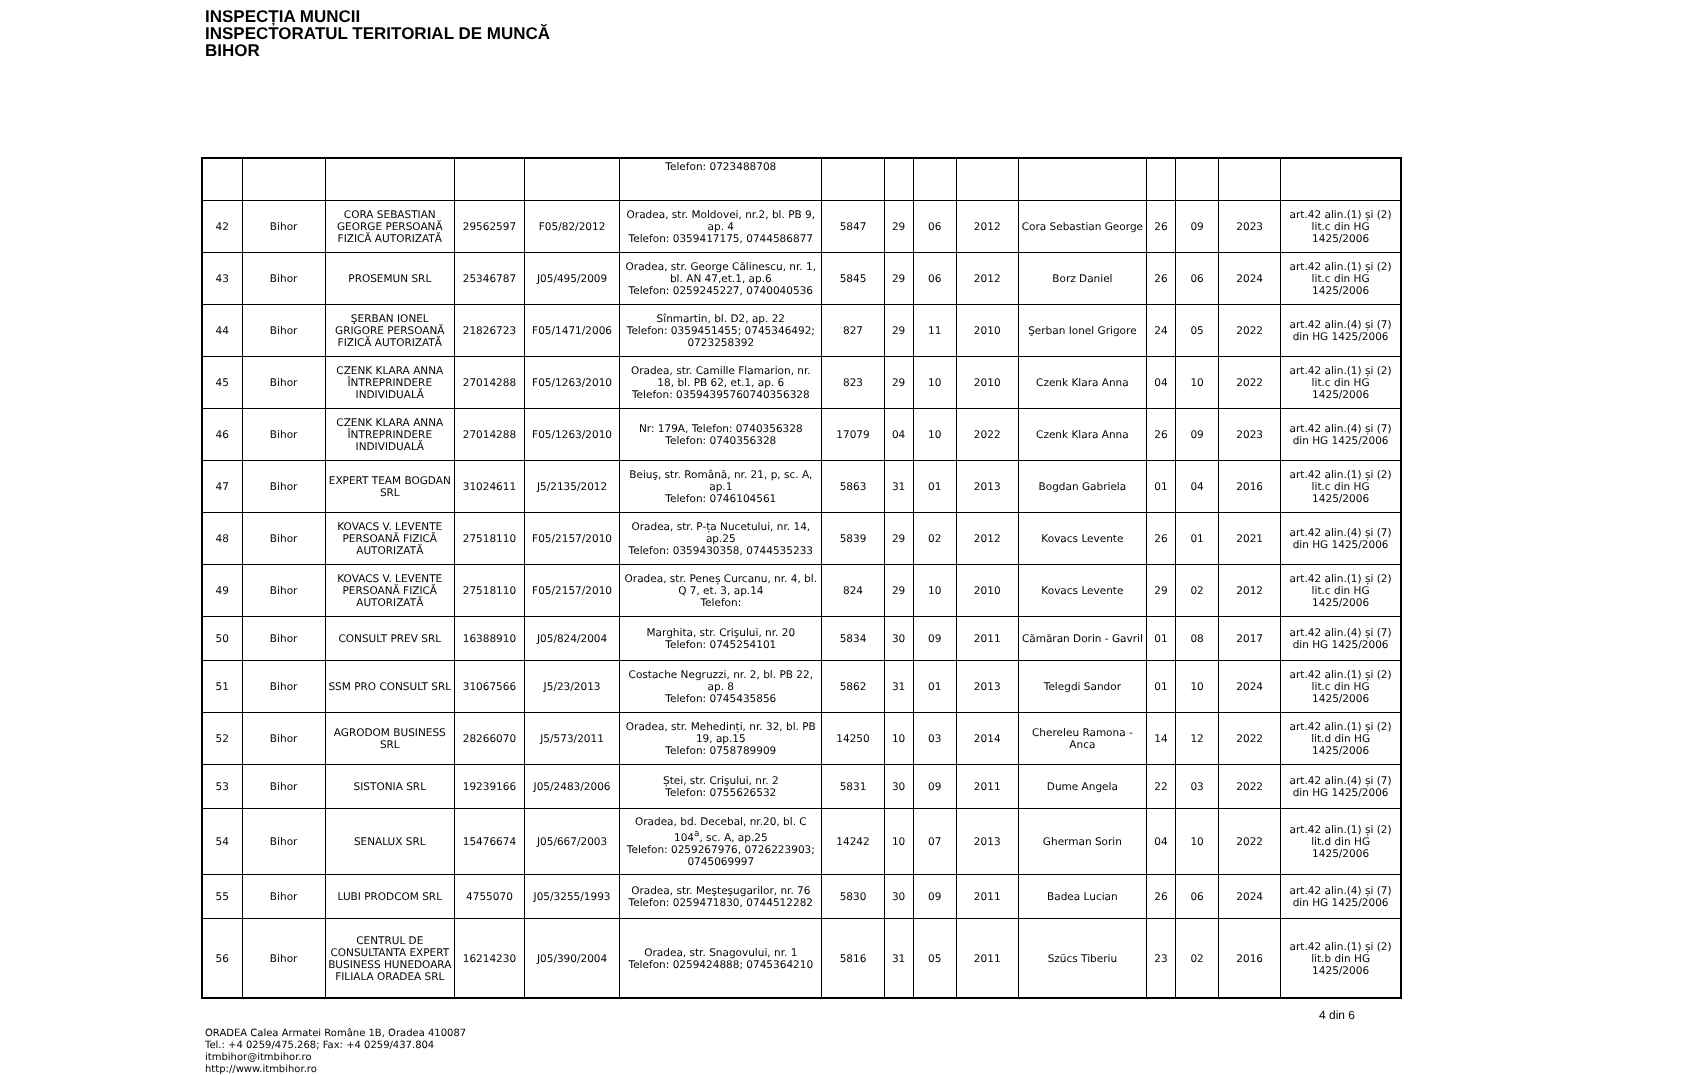INSPECȚIA MUNCII
INSPECTORATUL TERITORIAL DE MUNCĂ
BIHOR
| | | | | | Telefon: 0723488708 | | | | | | | | | |
| 42 | Bihor | CORA SEBASTIAN GEORGE PERSOANĂ FIZICĂ AUTORIZATĂ | 29562597 | F05/82/2012 | Oradea, str. Moldovei, nr.2, bl. PB 9, ap. 4 Telefon: 0359417175, 0744586877 | 5847 | 29 | 06 | 2012 | Cora Sebastian George | 26 | 09 | 2023 | art.42 alin.(1) și (2) lit.c din HG 1425/2006 |
| 43 | Bihor | PROSEMUN SRL | 25346787 | J05/495/2009 | Oradea, str. George Călinescu, nr. 1, bl. AN 47,et.1, ap.6 Telefon: 0259245227, 0740040536 | 5845 | 29 | 06 | 2012 | Borz Daniel | 26 | 06 | 2024 | art.42 alin.(1) și (2) lit.c din HG 1425/2006 |
| 44 | Bihor | ŞERBAN IONEL GRIGORE PERSOANĂ FIZICĂ AUTORIZATĂ | 21826723 | F05/1471/2006 | Sînmartin, bl. D2, ap. 22 Telefon: 0359451455; 0745346492; 0723258392 | 827 | 29 | 11 | 2010 | Şerban Ionel Grigore | 24 | 05 | 2022 | art.42 alin.(4) și (7) din HG 1425/2006 |
| 45 | Bihor | CZENK KLARA ANNA ÎNTREPRINDERE INDIVIDUALĂ | 27014288 | F05/1263/2010 | Oradea, str. Camille Flamarion, nr. 18, bl. PB 62, et.1, ap. 6 Telefon: 03594395760740356328 | 823 | 29 | 10 | 2010 | Czenk Klara Anna | 04 | 10 | 2022 | art.42 alin.(1) și (2) lit.c din HG 1425/2006 |
| 46 | Bihor | CZENK KLARA ANNA ÎNTREPRINDERE INDIVIDUALĂ | 27014288 | F05/1263/2010 | Nr: 179A, Telefon: 0740356328 Telefon: 0740356328 | 17079 | 04 | 10 | 2022 | Czenk Klara Anna | 26 | 09 | 2023 | art.42 alin.(4) și (7) din HG 1425/2006 |
| 47 | Bihor | EXPERT TEAM BOGDAN SRL | 31024611 | J5/2135/2012 | Beiuş, str. Română, nr. 21, p, sc. A, ap.1 Telefon: 0746104561 | 5863 | 31 | 01 | 2013 | Bogdan Gabriela | 01 | 04 | 2016 | art.42 alin.(1) și (2) lit.c din HG 1425/2006 |
| 48 | Bihor | KOVACS V. LEVENTE PERSOANĂ FIZICĂ AUTORIZATĂ | 27518110 | F05/2157/2010 | Oradea, str. P-ța Nucetului, nr. 14, ap.25 Telefon: 0359430358, 0744535233 | 5839 | 29 | 02 | 2012 | Kovacs Levente | 26 | 01 | 2021 | art.42 alin.(4) și (7) din HG 1425/2006 |
| 49 | Bihor | KOVACS V. LEVENTE PERSOANĂ FIZICĂ AUTORIZATĂ | 27518110 | F05/2157/2010 | Oradea, str. Peneș Curcanu, nr. 4, bl. Q 7, et. 3, ap.14 Telefon: | 824 | 29 | 10 | 2010 | Kovacs Levente | 29 | 02 | 2012 | art.42 alin.(1) și (2) lit.c din HG 1425/2006 |
| 50 | Bihor | CONSULT PREV SRL | 16388910 | J05/824/2004 | Marghita, str. Crişului, nr. 20 Telefon: 0745254101 | 5834 | 30 | 09 | 2011 | Cămăran Dorin - Gavril | 01 | 08 | 2017 | art.42 alin.(4) și (7) din HG 1425/2006 |
| 51 | Bihor | SSM PRO CONSULT SRL | 31067566 | J5/23/2013 | Costache Negruzzi, nr. 2, bl. PB 22, ap. 8 Telefon: 0745435856 | 5862 | 31 | 01 | 2013 | Telegdi Sandor | 01 | 10 | 2024 | art.42 alin.(1) și (2) lit.c din HG 1425/2006 |
| 52 | Bihor | AGRODOM BUSINESS SRL | 28266070 | J5/573/2011 | Oradea, str. Mehedinți, nr. 32, bl. PB 19, ap.15 Telefon: 0758789909 | 14250 | 10 | 03 | 2014 | Chereleu Ramona - Anca | 14 | 12 | 2022 | art.42 alin.(1) și (2) lit.d din HG 1425/2006 |
| 53 | Bihor | SISTONIA SRL | 19239166 | J05/2483/2006 | Ștei, str. Crişului, nr. 2 Telefon: 0755626532 | 5831 | 30 | 09 | 2011 | Dume Angela | 22 | 03 | 2022 | art.42 alin.(4) și (7) din HG 1425/2006 |
| 54 | Bihor | SENALUX SRL | 15476674 | J05/667/2003 | Oradea, bd. Decebal, nr.20, bl. C 104<sup>a</sup>, sc. A, ap.25 Telefon: 0259267976, 0726223903; 0745069997 | 14242 | 10 | 07 | 2013 | Gherman Sorin | 04 | 10 | 2022 | art.42 alin.(1) și (2) lit.d din HG 1425/2006 |
| 55 | Bihor | LUBI PRODCOM SRL | 4755070 | J05/3255/1993 | Oradea, str. Meşteşugarilor, nr. 76 Telefon: 0259471830, 0744512282 | 5830 | 30 | 09 | 2011 | Badea Lucian | 26 | 06 | 2024 | art.42 alin.(4) și (7) din HG 1425/2006 |
| 56 | Bihor | CENTRUL DE CONSULTANTA EXPERT BUSINESS HUNEDOARA FILIALA ORADEA SRL | 16214230 | J05/390/2004 | Oradea, str. Snagovului, nr. 1 Telefon: 0259424888; 0745364210 | 5816 | 31 | 05 | 2011 | Szücs Tiberiu | 23 | 02 | 2016 | art.42 alin.(1) și (2) lit.b din HG 1425/2006 |
ORADEA Calea Armatei Române 1B, Oradea 410087
Tel.: +4 0259/475.268; Fax: +4 0259/437.804
itmbihor@itmbihor.ro
http://www.itmbihor.ro
4 din 6